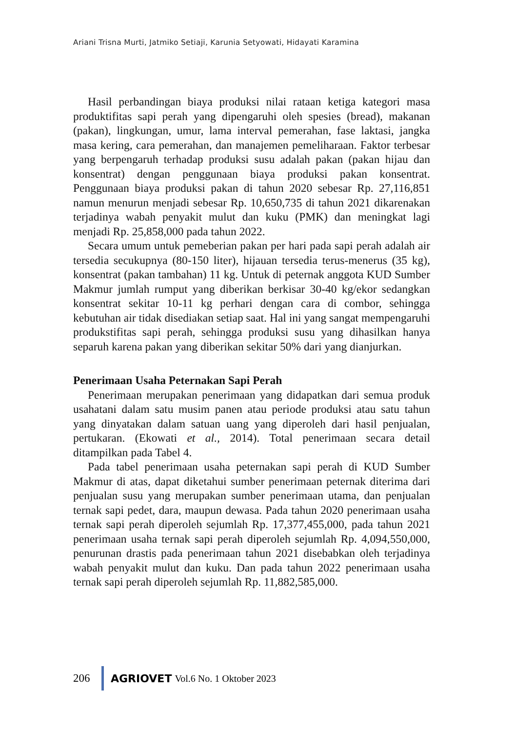Ariani Trisna Murti, Jatmiko Setiaji, Karunia Setyowati, Hidayati Karamina
Hasil perbandingan biaya produksi nilai rataan ketiga kategori masa produktifitas sapi perah yang dipengaruhi oleh spesies (bread), makanan (pakan), lingkungan, umur, lama interval pemerahan, fase laktasi, jangka masa kering, cara pemerahan, dan manajemen pemeliharaan. Faktor terbesar yang berpengaruh terhadap produksi susu adalah pakan (pakan hijau dan konsentrat) dengan penggunaan biaya produksi pakan konsentrat. Penggunaan biaya produksi pakan di tahun 2020 sebesar Rp. 27,116,851 namun menurun menjadi sebesar Rp. 10,650,735 di tahun 2021 dikarenakan terjadinya wabah penyakit mulut dan kuku (PMK) dan meningkat lagi menjadi Rp. 25,858,000 pada tahun 2022.
Secara umum untuk pemeberian pakan per hari pada sapi perah adalah air tersedia secukupnya (80-150 liter), hijauan tersedia terus-menerus (35 kg), konsentrat (pakan tambahan) 11 kg. Untuk di peternak anggota KUD Sumber Makmur jumlah rumput yang diberikan berkisar 30-40 kg/ekor sedangkan konsentrat sekitar 10-11 kg perhari dengan cara di combor, sehingga kebutuhan air tidak disediakan setiap saat. Hal ini yang sangat mempengaruhi produkstifitas sapi perah, sehingga produksi susu yang dihasilkan hanya separuh karena pakan yang diberikan sekitar 50% dari yang dianjurkan.
Penerimaan Usaha Peternakan Sapi Perah
Penerimaan merupakan penerimaan yang didapatkan dari semua produk usahatani dalam satu musim panen atau periode produksi atau satu tahun yang dinyatakan dalam satuan uang yang diperoleh dari hasil penjualan, pertukaran. (Ekowati et al., 2014). Total penerimaan secara detail ditampilkan pada Tabel 4.
Pada tabel penerimaan usaha peternakan sapi perah di KUD Sumber Makmur di atas, dapat diketahui sumber penerimaan peternak diterima dari penjualan susu yang merupakan sumber penerimaan utama, dan penjualan ternak sapi pedet, dara, maupun dewasa. Pada tahun 2020 penerimaan usaha ternak sapi perah diperoleh sejumlah Rp. 17,377,455,000, pada tahun 2021 penerimaan usaha ternak sapi perah diperoleh sejumlah Rp. 4,094,550,000, penurunan drastis pada penerimaan tahun 2021 disebabkan oleh terjadinya wabah penyakit mulut dan kuku. Dan pada tahun 2022 penerimaan usaha ternak sapi perah diperoleh sejumlah Rp. 11,882,585,000.
206 AGRIOVET Vol.6 No. 1 Oktober 2023